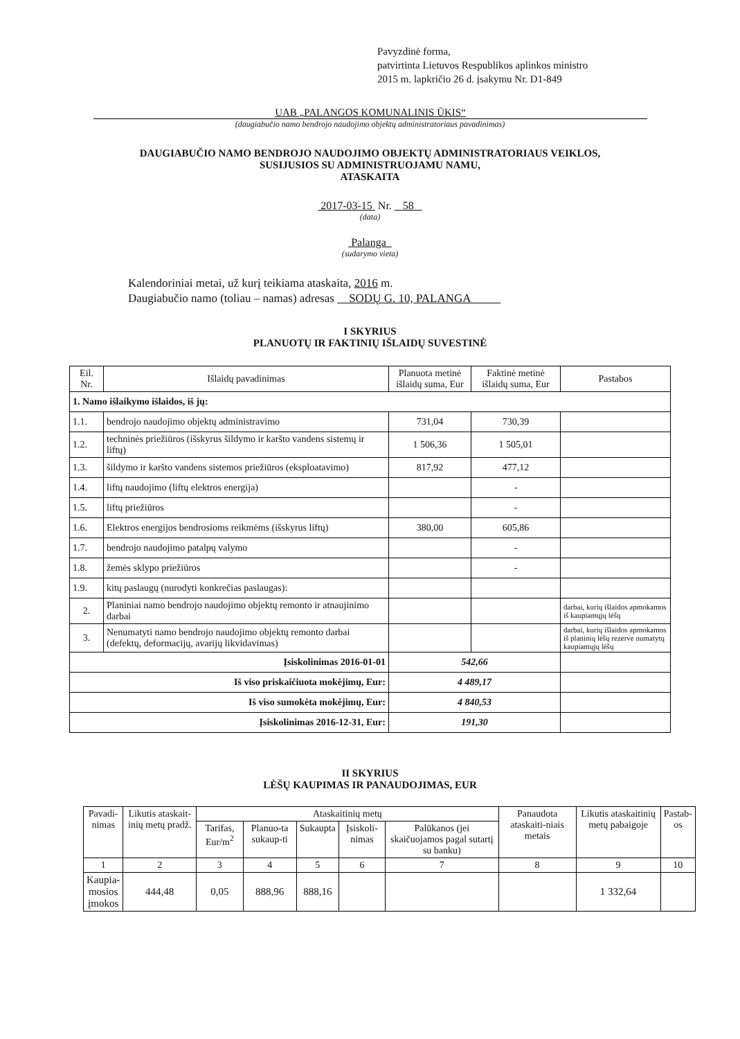Pavyzdinė forma,
patvirtinta Lietuvos Respublikos aplinkos ministro
2015 m. lapkričio 26 d. įsakymu Nr. D1-849
UAB „PALANGOS KOMUNALINIS ŪKIS“
(daugiabučio namo bendrojo naudojimo objektų administratoriaus pavadinimas)
DAUGIABUČIO NAMO BENDROJO NAUDOJIMO OBJEKTŲ ADMINISTRATORIAUS VEIKLOS,
SUSIJUSIOS SU ADMINISTRUOJAMU NAMU,
ATASKAITA
2017-03-15 Nr. 58
(data)
Palanga
(sudarymo vieta)
Kalendoriniai metai, už kurį teikiama ataskaita, 2016 m.
Daugiabučio namo (toliau – namas) adresas SODŲ G. 10, PALANGA
I SKYRIUS
PLANUOTŲ IR FAKTINIŲ IŠLAIDŲ SUVESTINĖ
| Eil. Nr. | Išlaidų pavadinimas | Planuota metinė išlaidų suma, Eur | Faktinė metinė išlaidų suma, Eur | Pastabos |
| --- | --- | --- | --- | --- |
| 1. Namo išlaikymo išlaidos, iš jų: | | | | |
| 1.1. | bendrojo naudojimo objektų administravimo | 731,04 | 730,39 | |
| 1.2. | techninės priežiūros (išskyrus šildymo ir karšto vandens sistemų ir liftų) | 1 506,36 | 1 505,01 | |
| 1.3. | šildymo ir karšto vandens sistemos priežiūros (eksploatavimo) | 817,92 | 477,12 | |
| 1.4. | liftų naudojimo (liftų elektros energija) | | - | |
| 1.5. | liftų priežiūros | | - | |
| 1.6. | Elektros energijos bendrosioms reikmėms (išskyrus liftų) | 380,00 | 605,86 | |
| 1.7. | bendrojo naudojimo patalpų valymo | | - | |
| 1.8. | žemės sklypo priežiūros | | - | |
| 1.9. | kitų paslaugų (nurodyti konkrečias paslaugas): | | | |
| 2. | Planiniai namo bendrojo naudojimo objektų remonto ir atnaujinimo darbai | | | darbai, kurių išlaidos apmokamos iš kaupiamųjų lėšų |
| 3. | Nenumatyti namo bendrojo naudojimo objektų remonto darbai (defektų, deformacijų, avarijų likvidavimas) | | | darbai, kurių išlaidos apmokamos iš planinių lėšų rezerve numatytų kaupiamųjų lėšų |
| Įsiskolinimas 2016-01-01 | | 542,66 | | |
| Iš viso priskaičiuota mokėjimų, Eur: | | 4 489,17 | | |
| Iš viso sumokėta mokėjimų, Eur: | | 4 840,53 | | |
| Įsiskolinimas 2016-12-31, Eur: | | 191,30 | | |
II SKYRIUS
LĖŠŲ KAUPIMAS IR PANAUDOJIMAS, EUR
| Pavadi- nimas | Likutis ataskait-inių metų pradž. | Ataskaitinių metų | | | | | Panaudota ataskaiti-niais metais | Likutis ataskaitinių metų pabaigoje | Pastab- os |
| | | Tarifas, Eur/m<sup>2</sup> | Planuo-ta sukaup-ti | Sukaupta | Įsiskoli-nimas | Palūkanos (jei skaičuojamos pagal sutartį su banku) | | | |
| 1 | 2 | 3 | 4 | 5 | 6 | 7 | 8 | 9 | 10 |
| Kaupia- mosios įmokos | 444,48 | 0,05 | 888,96 | 888,16 | | | | 1 332,64 | |